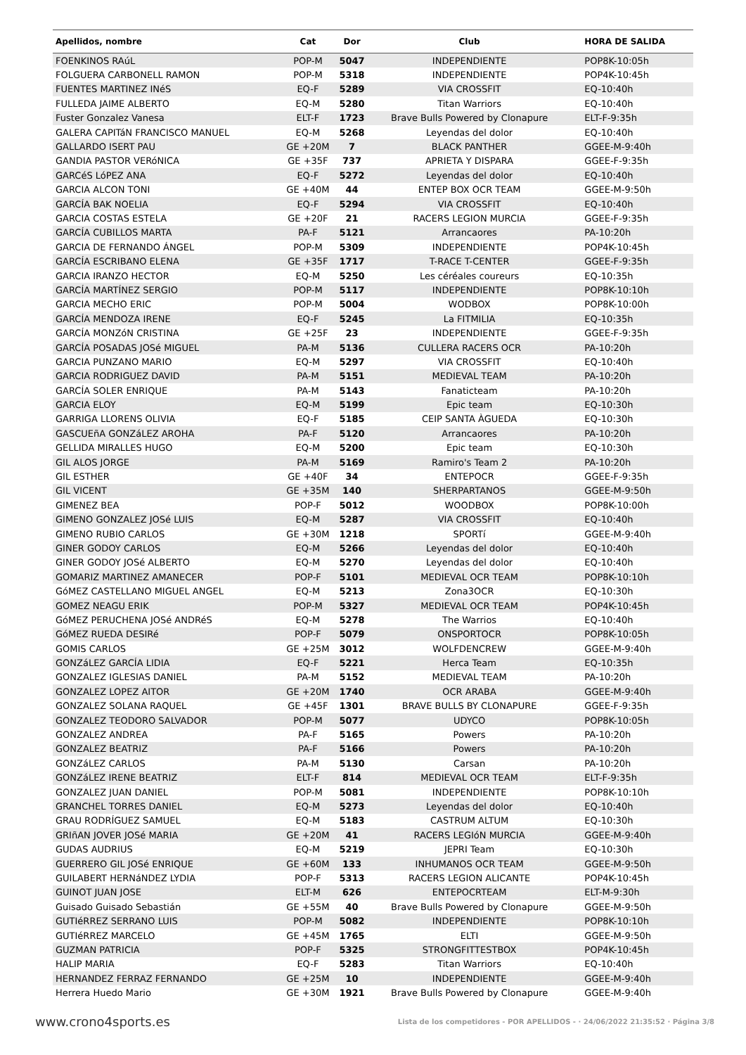| Apellidos, nombre | Cat | Dor | Club | HORA DE SALIDA |
| --- | --- | --- | --- | --- |
| FOENKINOS RAúL | POP-M | 5047 | INDEPENDIENTE | POP8K-10:05h |
| FOLGUERA CARBONELL RAMON | POP-M | 5318 | INDEPENDIENTE | POP4K-10:45h |
| FUENTES MARTINEZ INéS | EQ-F | 5289 | VIA CROSSFIT | EQ-10:40h |
| FULLEDA JAIME ALBERTO | EQ-M | 5280 | Titan Warriors | EQ-10:40h |
| Fuster Gonzalez Vanesa | ELT-F | 1723 | Brave Bulls Powered by Clonapure | ELT-F-9:35h |
| GALERA CAPITáN FRANCISCO MANUEL | EQ-M | 5268 | Leyendas del dolor | EQ-10:40h |
| GALLARDO ISERT PAU | GE +20M | 7 | BLACK PANTHER | GGEE-M-9:40h |
| GANDIA PASTOR VERóNICA | GE +35F | 737 | APRIETA Y DISPARA | GGEE-F-9:35h |
| GARCéS LóPEZ ANA | EQ-F | 5272 | Leyendas del dolor | EQ-10:40h |
| GARCIA ALCON TONI | GE +40M | 44 | ENTEP BOX OCR TEAM | GGEE-M-9:50h |
| GARCÍA BAK NOELIA | EQ-F | 5294 | VIA CROSSFIT | EQ-10:40h |
| GARCIA COSTAS ESTELA | GE +20F | 21 | RACERS LEGION MURCIA | GGEE-F-9:35h |
| GARCÍA CUBILLOS MARTA | PA-F | 5121 | Arrancaores | PA-10:20h |
| GARCIA DE FERNANDO ÁNGEL | POP-M | 5309 | INDEPENDIENTE | POP4K-10:45h |
| GARCÍA ESCRIBANO ELENA | GE +35F | 1717 | T-RACE T-CENTER | GGEE-F-9:35h |
| GARCIA IRANZO HECTOR | EQ-M | 5250 | Les céréales coureurs | EQ-10:35h |
| GARCÍA MARTÍNEZ SERGIO | POP-M | 5117 | INDEPENDIENTE | POP8K-10:10h |
| GARCIA MECHO ERIC | POP-M | 5004 | WODBOX | POP8K-10:00h |
| GARCÍA MENDOZA IRENE | EQ-F | 5245 | La FITMILIA | EQ-10:35h |
| GARCÍA MONZóN CRISTINA | GE +25F | 23 | INDEPENDIENTE | GGEE-F-9:35h |
| GARCÍA POSADAS JOSé MIGUEL | PA-M | 5136 | CULLERA RACERS OCR | PA-10:20h |
| GARCIA PUNZANO MARIO | EQ-M | 5297 | VIA CROSSFIT | EQ-10:40h |
| GARCIA RODRIGUEZ DAVID | PA-M | 5151 | MEDIEVAL TEAM | PA-10:20h |
| GARCÍA SOLER ENRIQUE | PA-M | 5143 | Fanaticteam | PA-10:20h |
| GARCIA ELOY | EQ-M | 5199 | Epic team | EQ-10:30h |
| GARRIGA LLORENS OLIVIA | EQ-F | 5185 | CEIP SANTA ÀGUEDA | EQ-10:30h |
| GASCUEñA GONZáLEZ AROHA | PA-F | 5120 | Arrancaores | PA-10:20h |
| GELLIDA MIRALLES HUGO | EQ-M | 5200 | Epic team | EQ-10:30h |
| GIL ALOS JORGE | PA-M | 5169 | Ramiro's Team 2 | PA-10:20h |
| GIL ESTHER | GE +40F | 34 | ENTEPOCR | GGEE-F-9:35h |
| GIL VICENT | GE +35M | 140 | SHERPARTANOS | GGEE-M-9:50h |
| GIMENEZ BEA | POP-F | 5012 | WOODBOX | POP8K-10:00h |
| GIMENO GONZALEZ JOSé LUIS | EQ-M | 5287 | VIA CROSSFIT | EQ-10:40h |
| GIMENO RUBIO CARLOS | GE +30M | 1218 | SPORTí | GGEE-M-9:40h |
| GINER GODOY CARLOS | EQ-M | 5266 | Leyendas del dolor | EQ-10:40h |
| GINER GODOY JOSé ALBERTO | EQ-M | 5270 | Leyendas del dolor | EQ-10:40h |
| GOMARIZ MARTINEZ AMANECER | POP-F | 5101 | MEDIEVAL OCR TEAM | POP8K-10:10h |
| GóMEZ CASTELLANO MIGUEL ANGEL | EQ-M | 5213 | Zona3OCR | EQ-10:30h |
| GOMEZ NEAGU ERIK | POP-M | 5327 | MEDIEVAL OCR TEAM | POP4K-10:45h |
| GóMEZ PERUCHENA JOSé ANDRéS | EQ-M | 5278 | The Warrios | EQ-10:40h |
| GóMEZ RUEDA DESIRé | POP-F | 5079 | ONSPORTOCR | POP8K-10:05h |
| GOMIS CARLOS | GE +25M | 3012 | WOLFDENCREW | GGEE-M-9:40h |
| GONZáLEZ GARCÍA LIDIA | EQ-F | 5221 | Herca Team | EQ-10:35h |
| GONZALEZ IGLESIAS DANIEL | PA-M | 5152 | MEDIEVAL TEAM | PA-10:20h |
| GONZALEZ LOPEZ AITOR | GE +20M | 1740 | OCR ARABA | GGEE-M-9:40h |
| GONZALEZ SOLANA RAQUEL | GE +45F | 1301 | BRAVE BULLS BY CLONAPURE | GGEE-F-9:35h |
| GONZALEZ TEODORO SALVADOR | POP-M | 5077 | UDYCO | POP8K-10:05h |
| GONZALEZ ANDREA | PA-F | 5165 | Powers | PA-10:20h |
| GONZALEZ BEATRIZ | PA-F | 5166 | Powers | PA-10:20h |
| GONZáLEZ CARLOS | PA-M | 5130 | Carsan | PA-10:20h |
| GONZáLEZ IRENE BEATRIZ | ELT-F | 814 | MEDIEVAL OCR TEAM | ELT-F-9:35h |
| GONZALEZ JUAN DANIEL | POP-M | 5081 | INDEPENDIENTE | POP8K-10:10h |
| GRANCHEL TORRES DANIEL | EQ-M | 5273 | Leyendas del dolor | EQ-10:40h |
| GRAU RODRÍGUEZ SAMUEL | EQ-M | 5183 | CASTRUM ALTUM | EQ-10:30h |
| GRIñAN JOVER JOSé MARIA | GE +20M | 41 | RACERS LEGIóN MURCIA | GGEE-M-9:40h |
| GUDAS AUDRIUS | EQ-M | 5219 | JEPRI Team | EQ-10:30h |
| GUERRERO GIL JOSé ENRIQUE | GE +60M | 133 | INHUMANOS OCR TEAM | GGEE-M-9:50h |
| GUILABERT HERNáNDEZ LYDIA | POP-F | 5313 | RACERS LEGION ALICANTE | POP4K-10:45h |
| GUINOT JUAN JOSE | ELT-M | 626 | ENTEPOCRTEAM | ELT-M-9:30h |
| Guisado Guisado Sebastián | GE +55M | 40 | Brave Bulls Powered by Clonapure | GGEE-M-9:50h |
| GUTIéRREZ SERRANO LUIS | POP-M | 5082 | INDEPENDIENTE | POP8K-10:10h |
| GUTIéRREZ MARCELO | GE +45M | 1765 | ELTI | GGEE-M-9:50h |
| GUZMAN PATRICIA | POP-F | 5325 | STRONGFITTESTBOX | POP4K-10:45h |
| HALIP MARIA | EQ-F | 5283 | Titan Warriors | EQ-10:40h |
| HERNANDEZ FERRAZ FERNANDO | GE +25M | 10 | INDEPENDIENTE | GGEE-M-9:40h |
| Herrera Huedo Mario | GE +30M | 1921 | Brave Bulls Powered by Clonapure | GGEE-M-9:40h |
www.crono4sports.es Lista de los competidores - POR APELLIDOS - · 24/06/2022 21:35:52 · Página 3/8